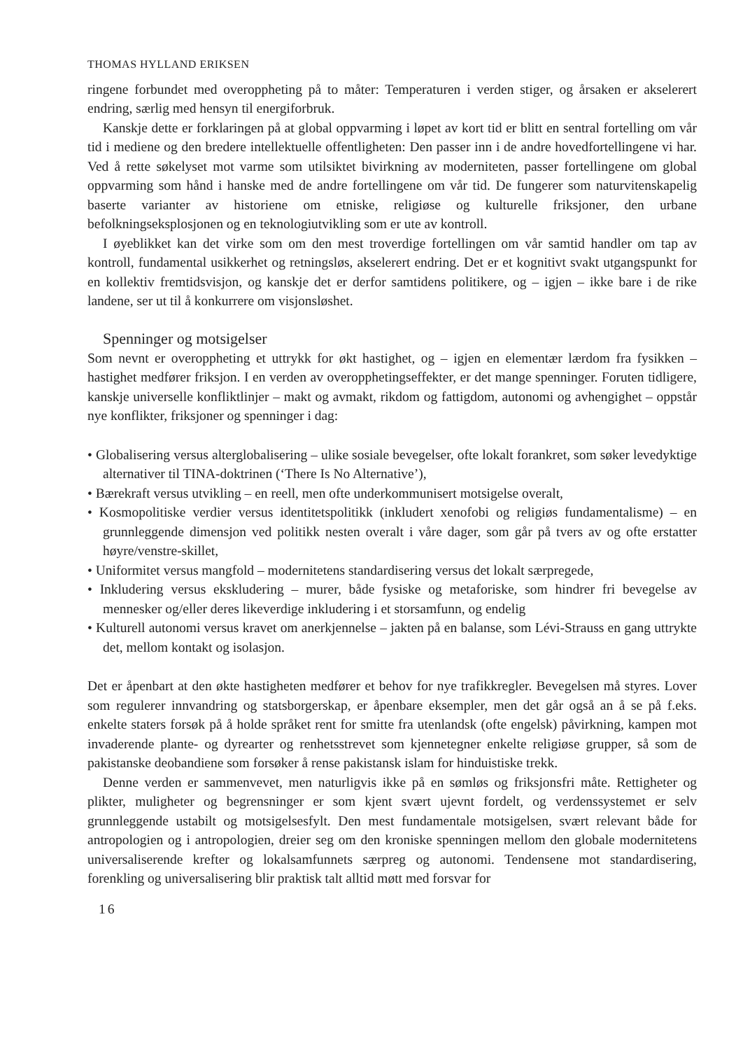THOMAS HYLLAND ERIKSEN
ringene forbundet med overoppheting på to måter: Temperaturen i verden stiger, og årsaken er akselerert endring, særlig med hensyn til energiforbruk.
Kanskje dette er forklaringen på at global oppvarming i løpet av kort tid er blitt en sentral fortelling om vår tid i mediene og den bredere intellektuelle offentligheten: Den passer inn i de andre hovedfortellingene vi har. Ved å rette søkelyset mot varme som utilsiktet bivirkning av moderniteten, passer fortellingene om global oppvarming som hånd i hanske med de andre fortellingene om vår tid. De fungerer som naturvitenskapelig baserte varianter av historiene om etniske, religiøse og kulturelle friksjoner, den urbane befolkningseksplosjonen og en teknologiutvikling som er ute av kontroll.
I øyeblikket kan det virke som om den mest troverdige fortellingen om vår samtid handler om tap av kontroll, fundamental usikkerhet og retningsløs, akselerert endring. Det er et kognitivt svakt utgangspunkt for en kollektiv fremtidsvisjon, og kanskje det er derfor samtidens politikere, og – igjen – ikke bare i de rike landene, ser ut til å konkurrere om visjonsløshet.
Spenninger og motsigelser
Som nevnt er overoppheting et uttrykk for økt hastighet, og – igjen en elementær lærdom fra fysikken – hastighet medfører friksjon. I en verden av overopphetingseffekter, er det mange spenninger. Foruten tidligere, kanskje universelle konfliktlinjer – makt og avmakt, rikdom og fattigdom, autonomi og avhengighet – oppstår nye konflikter, friksjoner og spenninger i dag:
• Globalisering versus alterglobalisering – ulike sosiale bevegelser, ofte lokalt forankret, som søker levedyktige alternativer til TINA-doktrinen (‘There Is No Alternative’),
• Bærekraft versus utvikling – en reell, men ofte underkommunisert motsigelse overalt,
• Kosmopolitiske verdier versus identitetspolitikk (inkludert xenofobi og religiøs fundamentalisme) – en grunnleggende dimensjon ved politikk nesten overalt i våre dager, som går på tvers av og ofte erstatter høyre/venstre-skillet,
• Uniformitet versus mangfold – modernitetens standardisering versus det lokalt særpregede,
• Inkludering versus ekskludering – murer, både fysiske og metaforiske, som hindrer fri bevegelse av mennesker og/eller deres likeverdige inkludering i et storsamfunn, og endelig
• Kulturell autonomi versus kravet om anerkjennelse – jakten på en balanse, som Lévi-Strauss en gang uttrykte det, mellom kontakt og isolasjon.
Det er åpenbart at den økte hastigheten medfører et behov for nye trafikkregler. Bevegelsen må styres. Lover som regulerer innvandring og statsborgerskap, er åpenbare eksempler, men det går også an å se på f.eks. enkelte staters forsøk på å holde språket rent for smitte fra utenlandsk (ofte engelsk) påvirkning, kampen mot invaderende plante- og dyrearter og renhetsstrevet som kjennetegner enkelte religiøse grupper, så som de pakistanske deobandiene som forsøker å rense pakistansk islam for hinduistiske trekk.
Denne verden er sammenvevet, men naturligvis ikke på en sømløs og friksjonsfri måte. Rettigheter og plikter, muligheter og begrensninger er som kjent svært ujevnt fordelt, og verdenssystemet er selv grunnleggende ustabilt og motsigelsesfylt. Den mest fundamentale motsigelsen, svært relevant både for antropologien og i antropologien, dreier seg om den kroniske spenningen mellom den globale modernitetens universaliserende krefter og lokalsamfunnets særpreg og autonomi. Tendensene mot standardisering, forenkling og universalisering blir praktisk talt alltid møtt med forsvar for
16